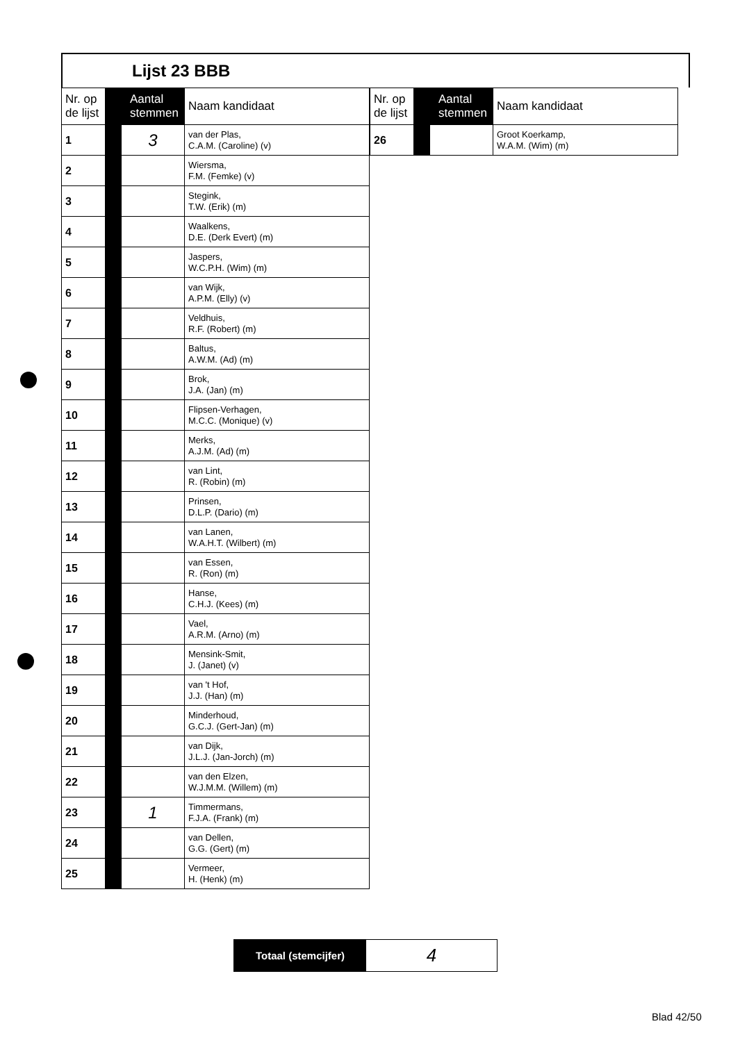Lijst 23 BBB
| Nr. op de lijst | Aantal stemmen | | Naam kandidaat |
| --- | --- | --- | --- |
| 1 | | 3 | van der Plas, C.A.M. (Caroline) (v) |
| 2 | | | Wiersma, F.M. (Femke) (v) |
| 3 | | | Stegink, T.W. (Erik) (m) |
| 4 | | | Waalkens, D.E. (Derk Evert) (m) |
| 5 | | | Jaspers, W.C.P.H. (Wim) (m) |
| 6 | | | van Wijk, A.P.M. (Elly) (v) |
| 7 | | | Veldhuis, R.F. (Robert) (m) |
| 8 | | | Baltus, A.W.M. (Ad) (m) |
| 9 | | | Brok, J.A. (Jan) (m) |
| 10 | | | Flipsen-Verhagen, M.C.C. (Monique) (v) |
| 11 | | | Merks, A.J.M. (Ad) (m) |
| 12 | | | van Lint, R. (Robin) (m) |
| 13 | | | Prinsen, D.L.P. (Dario) (m) |
| 14 | | | van Lanen, W.A.H.T. (Wilbert) (m) |
| 15 | | | van Essen, R. (Ron) (m) |
| 16 | | | Hanse, C.H.J. (Kees) (m) |
| 17 | | | Vael, A.R.M. (Arno) (m) |
| 18 | | | Mensink-Smit, J. (Janet) (v) |
| 19 | | | van 't Hof, J.J. (Han) (m) |
| 20 | | | Minderhoud, G.C.J. (Gert-Jan) (m) |
| 21 | | | van Dijk, J.L.J. (Jan-Jorch) (m) |
| 22 | | | van den Elzen, W.J.M.M. (Willem) (m) |
| 23 | | 1 | Timmermans, F.J.A. (Frank) (m) |
| 24 | | | van Dellen, G.G. (Gert) (m) |
| 25 | | | Vermeer, H. (Henk) (m) |
| Nr. op de lijst | Aantal stemmen | | Naam kandidaat |
| --- | --- | --- | --- |
| 26 | | | Groot Koerkamp, W.A.M. (Wim) (m) |
Totaal (stemcijfer)
4
Blad 42/50